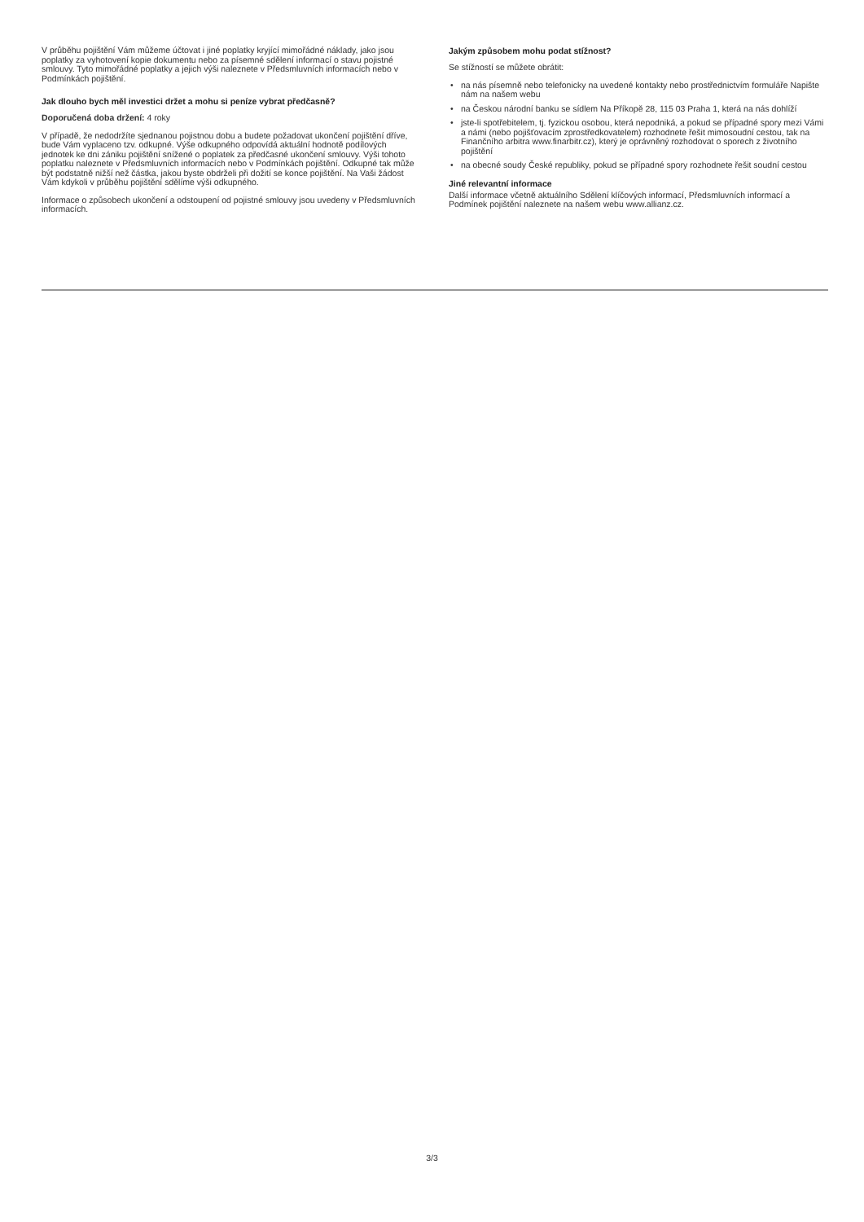V průběhu pojištění Vám můžeme účtovat i jiné poplatky kryjící mimořádné náklady, jako jsou poplatky za vyhotovení kopie dokumentu nebo za písemné sdělení informací o stavu pojistné smlouvy. Tyto mimořádné poplatky a jejich výši naleznete v Předsmluvních informacích nebo v Podmínkách pojištění.
Jak dlouho bych měl investici držet a mohu si peníze vybrat předčasně?
Doporučená doba držení: 4 roky
V případě, že nedodržíte sjednanou pojistnou dobu a budete požadovat ukončení pojištění dříve, bude Vám vyplaceno tzv. odkupné. Výše odkupného odpovídá aktuální hodnotě podílových jednotek ke dni zániku pojištění snížené o poplatek za předčasné ukončení smlouvy. Výši tohoto poplatku naleznete v Předsmluvních informacích nebo v Podmínkách pojištění. Odkupné tak může být podstatně nižší než částka, jakou byste obdrželi při dožití se konce pojištění. Na Vaši žádost Vám kdykoli v průběhu pojištění sdělíme výši odkupného.
Informace o způsobech ukončení a odstoupení od pojistné smlouvy jsou uvedeny v Předsmluvních informacích.
Jakým způsobem mohu podat stížnost?
Se stížností se můžete obrátit:
• na nás písemně nebo telefonicky na uvedené kontakty nebo prostřednictvím formuláře Napište nám na našem webu
• na Českou národní banku se sídlem Na Příkopě 28, 115 03 Praha 1, která na nás dohlíží
• jste-li spotřebitelem, tj. fyzickou osobou, která nepodniká, a pokud se případné spory mezi Vámi a námi (nebo pojišťovacím zprostředkovatelem) rozhodnete řešit mimosoudní cestou, tak na Finančního arbitra www.finarbitr.cz), který je oprávněný rozhodovat o sporech z životního pojištění
• na obecné soudy České republiky, pokud se případné spory rozhodnete řešit soudní cestou
Jiné relevantní informace
Další informace včetně aktuálního Sdělení klíčových informací, Předsmluvních informací a Podmínek pojištění naleznete na našem webu www.allianz.cz.
3/3